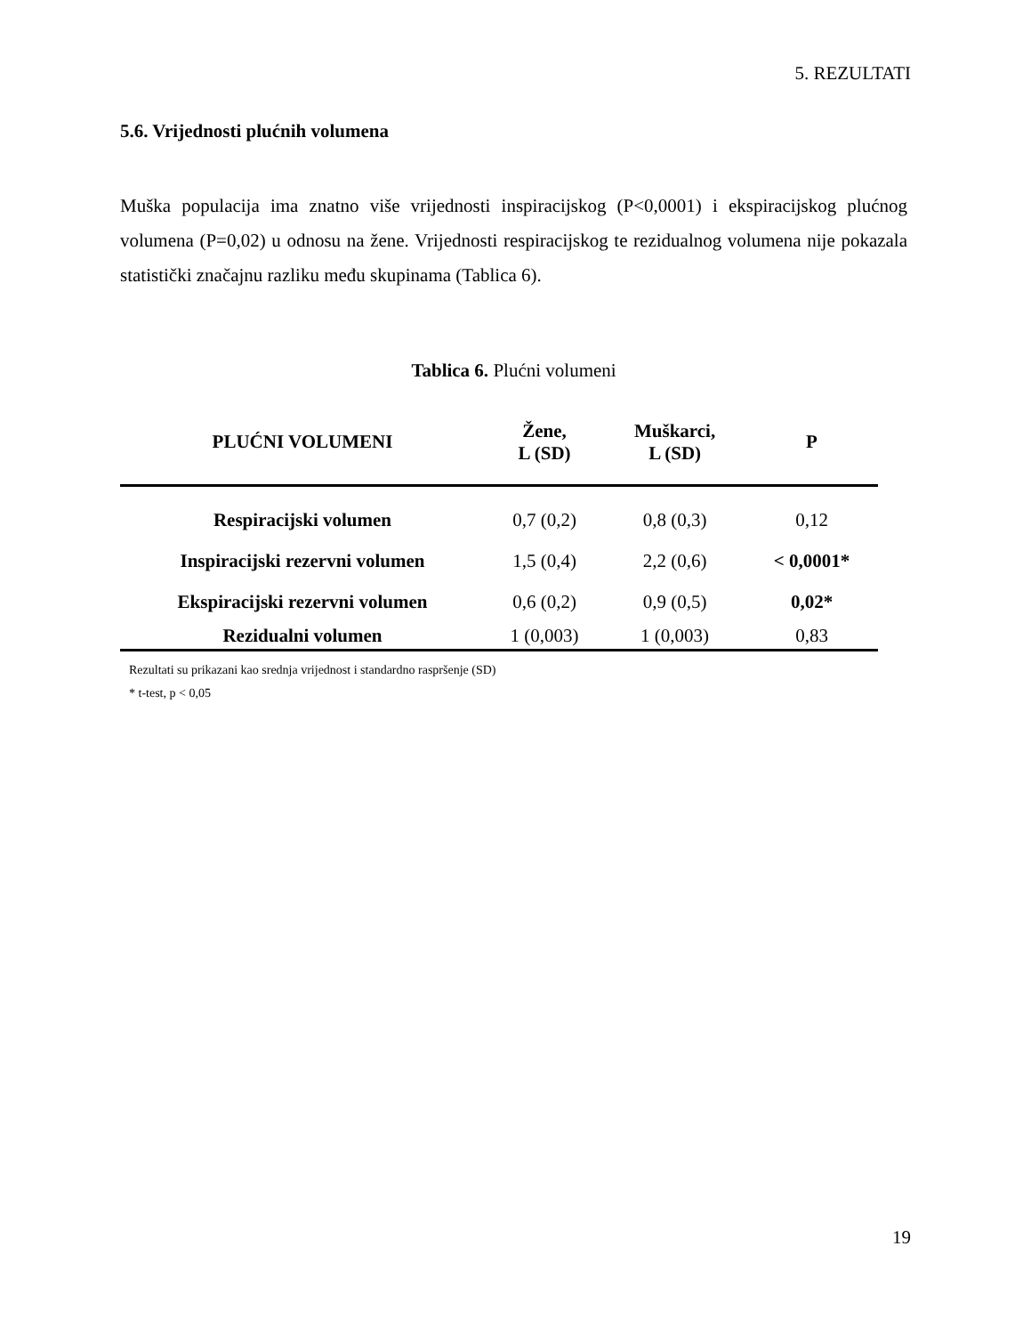5. REZULTATI
5.6. Vrijednosti plućnih volumena
Muška populacija ima znatno više vrijednosti inspiracijskog (P<0,0001) i ekspiracijskog plućnog volumena (P=0,02) u odnosu na žene. Vrijednosti respiracijskog te rezidualnog volumena nije pokazala statistički značajnu razliku među skupinama (Tablica 6).
Tablica 6. Plućni volumeni
| PLUĆNI VOLUMENI | Žene, L (SD) | Muškarci, L (SD) | P |
| --- | --- | --- | --- |
| Respiracijski volumen | 0,7 (0,2) | 0,8 (0,3) | 0,12 |
| Inspiracijski rezervni volumen | 1,5 (0,4) | 2,2 (0,6) | < 0,0001* |
| Ekspiracijski rezervni volumen | 0,6 (0,2) | 0,9 (0,5) | 0,02* |
| Rezidualni volumen | 1 (0,003) | 1 (0,003) | 0,83 |
Rezultati su prikazani kao srednja vrijednost i standardno raspršenje (SD)
* t-test, p < 0,05
19